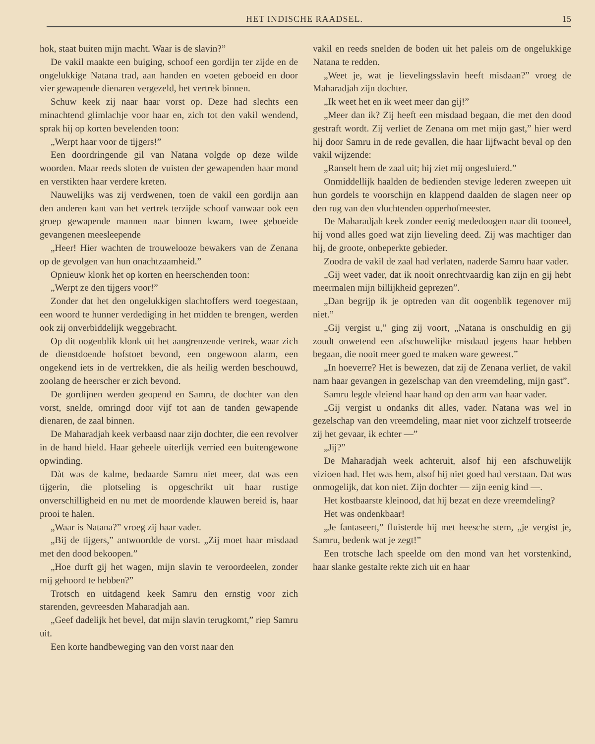HET INDISCHE RAADSEL. 15
hok, staat buiten mijn macht. Waar is de slavin?”
De vakil maakte een buiging, schoof een gordijn ter zijde en de ongelukkige Natana trad, aan handen en voeten geboeid en door vier gewapende dienaren vergezeld, het vertrek binnen.
Schuw keek zij naar haar vorst op. Deze had slechts een minachtend glimlachje voor haar en, zich tot den vakil wendend, sprak hij op korten bevelenden toon:
„Werpt haar voor de tijgers!”
Een doordringende gil van Natana volgde op deze wilde woorden. Maar reeds sloten de vuisten der gewapenden haar mond en verstikten haar verdere kreten.
Nauwelijks was zij verdwenen, toen de vakil een gordijn aan den anderen kant van het vertrek terzijde schoof vanwaar ook een groep gewapende mannen naar binnen kwam, twee geboeide gevangenen meesleepende
„Heer! Hier wachten de trouwelooze bewakers van de Zenana op de gevolgen van hun onachtzaamheid.”
Opnieuw klonk het op korten en heerschenden toon:
„Werpt ze den tijgers voor!”
Zonder dat het den ongelukkigen slachtoffers werd toegestaan, een woord te hunner verdediging in het midden te brengen, werden ook zij onverbiddelijk weggebracht.
Op dit oogenblik klonk uit het aangrenzende vertrek, waar zich de dienstdoende hofstoet bevond, een ongewoon alarm, een ongekend iets in de vertrekken, die als heilig werden beschouwd, zoolang de heerscher er zich bevond.
De gordijnen werden geopend en Samru, de dochter van den vorst, snelde, omringd door vijf tot aan de tanden gewapende dienaren, de zaal binnen.
De Maharadjah keek verbaasd naar zijn dochter, die een revolver in de hand hield. Haar geheele uiterlijk verried een buitengewone opwinding.
Dàt was de kalme, bedaarde Samru niet meer, dat was een tijgerin, die plotseling is opgeschrikt uit haar rustige onverschilligheid en nu met de moordende klauwen bereid is, haar prooi te halen.
„Waar is Natana?” vroeg zij haar vader.
„Bij de tijgers,” antwoordde de vorst. „Zij moet haar misdaad met den dood bekoopen.”
„Hoe durft gij het wagen, mijn slavin te veroordeelen, zonder mij gehoord te hebben?”
Trotsch en uitdagend keek Samru den ernstig voor zich starenden, gevreesden Maharadjah aan.
„Geef dadelijk het bevel, dat mijn slavin terugkomt,” riep Samru uit.
Een korte handbeweging van den vorst naar den
vakil en reeds snelden de boden uit het paleis om de ongelukkige Natana te redden.
„Weet je, wat je lievelingsslavin heeft misdaan?” vroeg de Maharadjah zijn dochter.
„Ik weet het en ik weet meer dan gij!”
„Meer dan ik? Zij heeft een misdaad begaan, die met den dood gestraft wordt. Zij verliet de Zenana om met mijn gast,” hier werd hij door Samru in de rede gevallen, die haar lijfwacht beval op den vakil wijzende:
„Ranselt hem de zaal uit; hij ziet mij ongesluierd.”
Onmiddellijk haalden de bedienden stevige lederen zweepen uit hun gordels te voorschijn en klappend daalden de slagen neer op den rug van den vluchtenden opperhofmeester.
De Maharadjah keek zonder eenig mededoogen naar dit tooneel, hij vond alles goed wat zijn lieveling deed. Zij was machtiger dan hij, de groote, onbeperkte gebieder.
Zoodra de vakil de zaal had verlaten, naderde Samru haar vader.
„Gij weet vader, dat ik nooit onrechtvaardig kan zijn en gij hebt meermalen mijn billijkheid geprezen”.
„Dan begrijp ik je optreden van dit oogenblik tegenover mij niet.”
„Gij vergist u,” ging zij voort, „Natana is onschuldig en gij zoudt onwetend een afschuwelijke misdaad jegens haar hebben begaan, die nooit meer goed te maken ware geweest.”
„In hoeverre? Het is bewezen, dat zij de Zenana verliet, de vakil nam haar gevangen in gezelschap van den vreemdeling, mijn gast”.
Samru legde vleiend haar hand op den arm van haar vader.
„Gij vergist u ondanks dit alles, vader. Natana was wel in gezelschap van den vreemdeling, maar niet voor zichzelf trotseerde zij het gevaar, ik echter —”
„Jij?”
De Maharadjah week achteruit, alsof hij een afschuwelijk vizioen had. Het was hem, alsof hij niet goed had verstaan. Dat was onmogelijk, dat kon niet. Zijn dochter — zijn eenig kind —.
Het kostbaarste kleinood, dat hij bezat en deze vreemdeling?
Het was ondenkbaar!
„Je fantaseert,” fluisterde hij met heesche stem, „je vergist je, Samru, bedenk wat je zegt!”
Een trotsche lach speelde om den mond van het vorstenkind, haar slanke gestalte rekte zich uit en haar